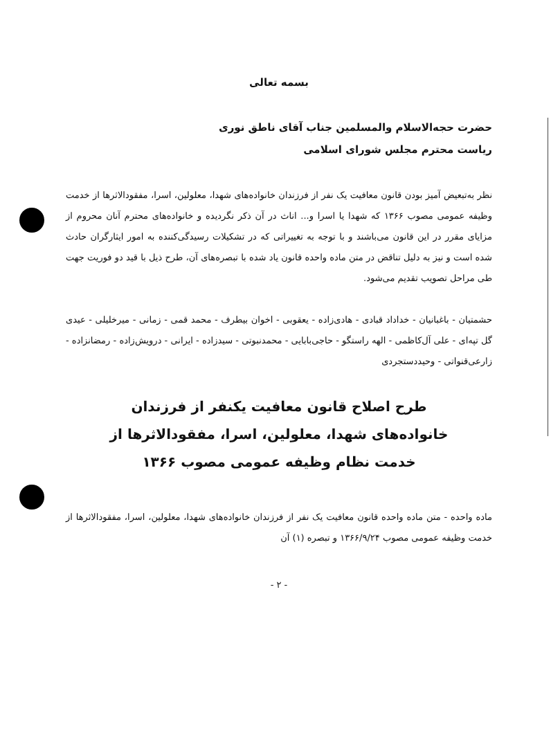بسمه تعالی
حضرت حجه‌الاسلام والمسلمین جناب آقای ناطق نوری
ریاست محترم مجلس شورای اسلامی
نظر به‌تبعیض آمیز بودن قانون معافیت یک نفر از فرزندان خانواده‌های شهدا، معلولین، اسرا، مفقودالاثرها از خدمت وظیفه عمومی مصوب ۱۳۶۶ که شهدا یا اسرا و... اناث در آن ذکر نگردیده و خانواده‌های محترم آنان محروم از مزایای مقرر در این قانون می‌باشند و با توجه به تغییراتی که در تشکیلات رسیدگی‌کننده به امور ایثارگران حادث شده است و نیز به دلیل تناقض در متن ماده واحده قانون یاد شده با تبصره‌های آن، طرح ذیل با قید دو فوریت جهت طی مراحل تصویب تقدیم می‌شود.
حشمتیان - باغبانیان - خداداد قبادی - هادی‌زاده - یعقوبی - اخوان بیطرف - محمد قمی - زمانی - میرخلیلی - عیدی گل تپه‌ای - علی آل‌کاظمی - الهه راستگو - حاجی‌بابایی - محمدنبوتی - سیدزاده - ایرانی - درویش‌زاده - رمضانزاده - زارعی‌قنواتی - وحیددستجردی
طرح اصلاح قانون معافیت یکنفر از فرزندان
خانواده‌های شهدا، معلولین، اسرا، مفقودالاثرها از
خدمت نظام وظیفه عمومی مصوب ۱۳۶۶
ماده واحده - متن ماده واحده قانون معافیت یک نفر از فرزندان خانواده‌های شهدا، معلولین، اسرا، مفقودالاثرها از خدمت وظیفه عمومی مصوب ۱۳۶۶/۹/۲۴ و تبصره (۱) آن
- ۲ -